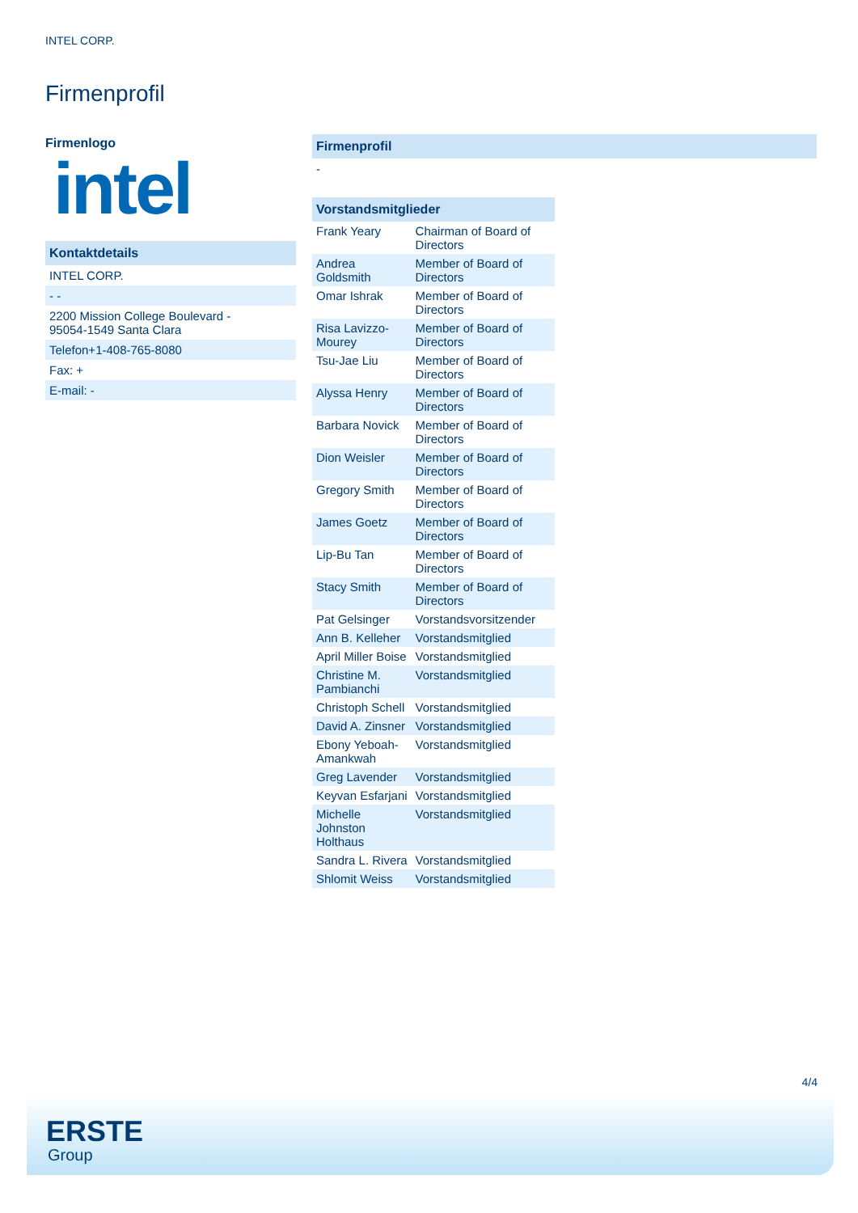INTEL CORP.
Firmenprofil
Firmenlogo
intel
Kontaktdetails
INTEL CORP.
- -
2200 Mission College Boulevard -
95054-1549 Santa Clara
Telefon+1-408-765-8080
Fax: +
E-mail: -
Firmenprofil
-
Vorstandsmitglieder
| Frank Yeary | Chairman of Board of Directors |
| Andrea Goldsmith | Member of Board of Directors |
| Omar Ishrak | Member of Board of Directors |
| Risa Lavizzo-Mourey | Member of Board of Directors |
| Tsu-Jae Liu | Member of Board of Directors |
| Alyssa Henry | Member of Board of Directors |
| Barbara Novick | Member of Board of Directors |
| Dion Weisler | Member of Board of Directors |
| Gregory Smith | Member of Board of Directors |
| James Goetz | Member of Board of Directors |
| Lip-Bu Tan | Member of Board of Directors |
| Stacy Smith | Member of Board of Directors |
| Pat Gelsinger | Vorstandsvorsitzender |
| Ann B. Kelleher | Vorstandsmitglied |
| April Miller Boise | Vorstandsmitglied |
| Christine M. Pambianchi | Vorstandsmitglied |
| Christoph Schell | Vorstandsmitglied |
| David A. Zinsner | Vorstandsmitglied |
| Ebony Yeboah-Amankwah | Vorstandsmitglied |
| Greg Lavender | Vorstandsmitglied |
| Keyvan Esfarjani | Vorstandsmitglied |
| Michelle Johnston Holthaus | Vorstandsmitglied |
| Sandra L. Rivera | Vorstandsmitglied |
| Shlomit Weiss | Vorstandsmitglied |
4/4
ERSTE
Group